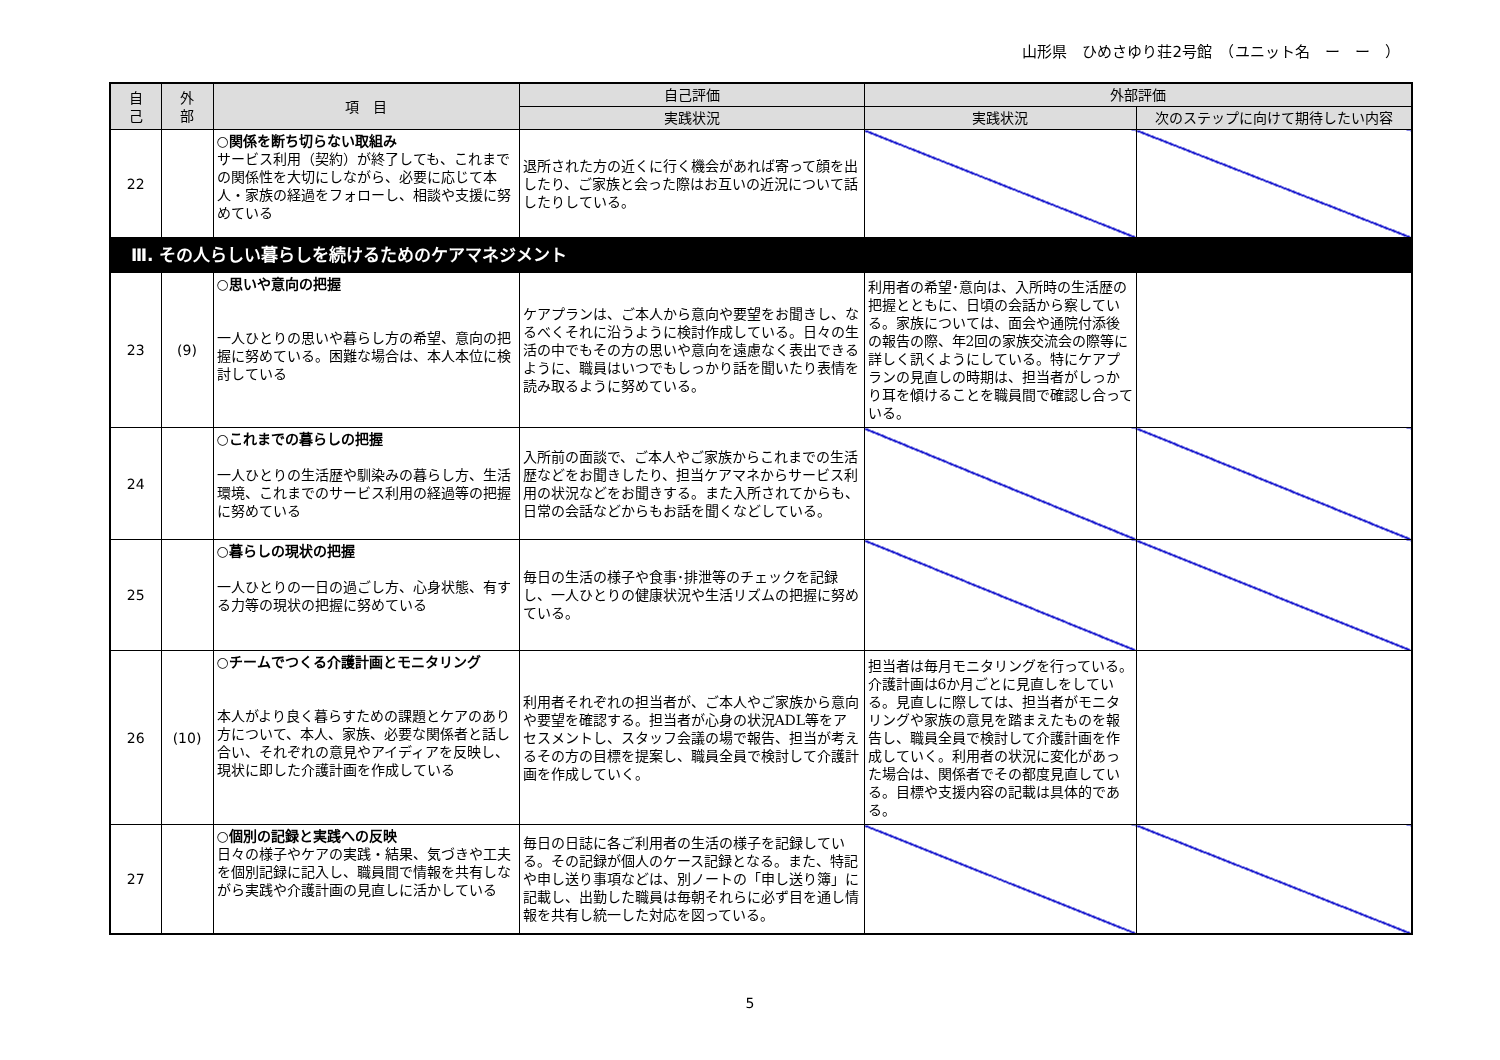山形県　ひめさゆり荘2号館　（ユニット名　ー　ー　）
| 自 己 | 外 部 | 項 目 | 自己評価 | 外部評価 | |
| --- | --- | --- | --- | --- | --- |
| | | | 実践状況 | 実践状況 | 次のステップに向けて期待したい内容 |
| 22 | | ○関係を断ち切らない取組み サービス利用（契約）が終了しても、これまでの関係性を大切にしながら、必要に応じて本人・家族の経過をフォローし、相談や支援に努めている | 退所された方の近くに行く機会があれば寄って顔を出したり、ご家族と会った際はお互いの近況について話したりしている。 | | |
| Ⅲ. その人らしい暮らしを続けるためのケアマネジメント | | | | | |
| 23 | (9) | ○思いや意向の把握 一人ひとりの思いや暮らし方の希望、意向の把握に努めている。困難な場合は、本人本位に検討している | ケアプランは、ご本人から意向や要望をお聞きし、なるべくそれに沿うように検討作成している。日々の生活の中でもその方の思いや意向を遠慮なく表出できるように、職員はいつでもしっかり話を聞いたり表情を読み取るように努めている。 | 利用者の希望･意向は、入所時の生活歴の把握とともに、日頃の会話から察している。家族については、面会や通院付添後の報告の際、年2回の家族交流会の際等に詳しく訊くようにしている。特にケアプランの見直しの時期は、担当者がしっかり耳を傾けることを職員間で確認し合っている。 | |
| 24 | | ○これまでの暮らしの把握 一人ひとりの生活歴や馴染みの暮らし方、生活環境、これまでのサービス利用の経過等の把握に努めている | 入所前の面談で、ご本人やご家族からこれまでの生活歴などをお聞きしたり、担当ケアマネからサービス利用の状況などをお聞きする。また入所されてからも、日常の会話などからもお話を聞くなどしている。 | | |
| 25 | | ○暮らしの現状の把握 一人ひとりの一日の過ごし方、心身状態、有する力等の現状の把握に努めている | 毎日の生活の様子や食事･排泄等のチェックを記録し、一人ひとりの健康状況や生活リズムの把握に努めている。 | | |
| 26 | (10) | ○チームでつくる介護計画とモニタリング 本人がより良く暮らすための課題とケアのあり方について、本人、家族、必要な関係者と話し合い、それぞれの意見やアイディアを反映し、現状に即した介護計画を作成している | 利用者それぞれの担当者が、ご本人やご家族から意向や要望を確認する。担当者が心身の状況ADL等をアセスメントし、スタッフ会議の場で報告、担当が考えるその方の目標を提案し、職員全員で検討して介護計画を作成していく。 | 担当者は毎月モニタリングを行っている。介護計画は6か月ごとに見直しをしている。見直しに際しては、担当者がモニタリングや家族の意見を踏まえたものを報告し、職員全員で検討して介護計画を作成していく。利用者の状況に変化があった場合は、関係者でその都度見直している。目標や支援内容の記載は具体的である。 | |
| 27 | | ○個別の記録と実践への反映 日々の様子やケアの実践・結果、気づきや工夫を個別記録に記入し、職員間で情報を共有しながら実践や介護計画の見直しに活かしている | 毎日の日誌に各ご利用者の生活の様子を記録している。その記録が個人のケース記録となる。また、特記や申し送り事項などは、別ノートの「申し送り簿」に記載し、出勤した職員は毎朝それらに必ず目を通し情報を共有し統一した対応を図っている。 | | |
5